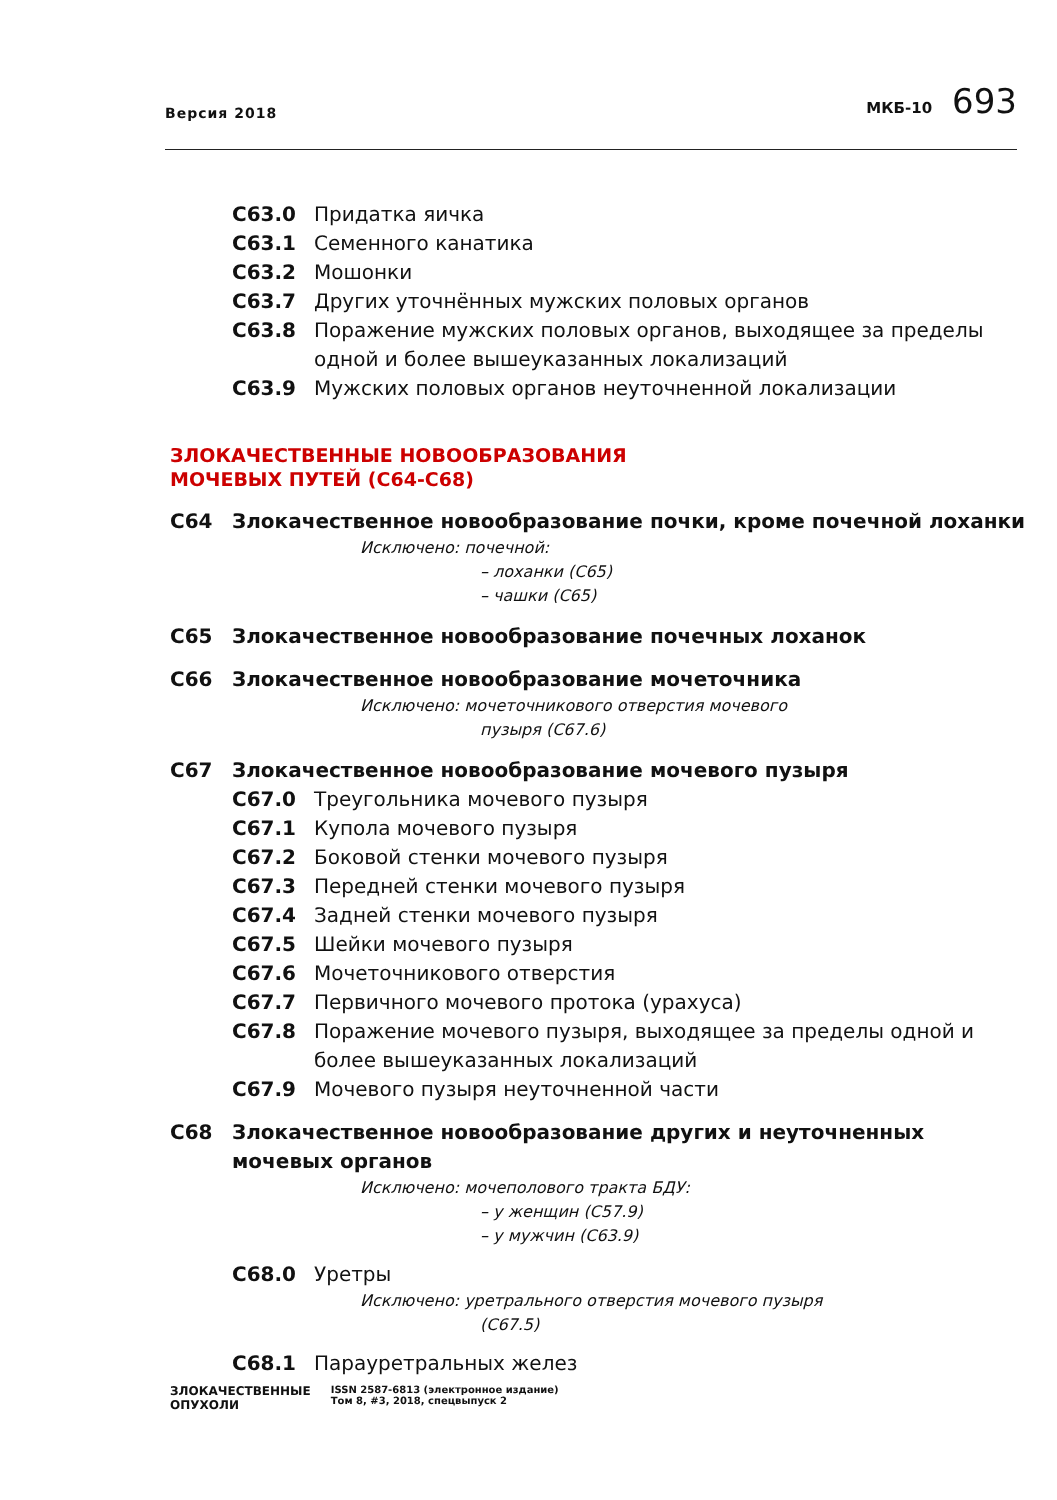Версия 2018
МКБ-10 693
C63.0 Придатка яичка
C63.1 Семенного канатика
C63.2 Мошонки
C63.7 Других уточнённых мужских половых органов
C63.8 Поражение мужских половых органов, выходящее за пределы одной и более вышеуказанных локализаций
C63.9 Мужских половых органов неуточненной локализации
ЗЛОКАЧЕСТВЕННЫЕ НОВООБРАЗОВАНИЯ
МОЧЕВЫХ ПУТЕЙ (C64-C68)
C64 Злокачественное новообразование почки, кроме почечной лоханки
Исключено: почечной:
– лоханки (C65)
– чашки (C65)
C65 Злокачественное новообразование почечных лоханок
C66 Злокачественное новообразование мочеточника
Исключено: мочеточникового отверстия мочевого
пузыря (C67.6)
C67 Злокачественное новообразование мочевого пузыря
C67.0 Треугольника мочевого пузыря
C67.1 Купола мочевого пузыря
C67.2 Боковой стенки мочевого пузыря
C67.3 Передней стенки мочевого пузыря
C67.4 Задней стенки мочевого пузыря
C67.5 Шейки мочевого пузыря
C67.6 Мочеточникового отверстия
C67.7 Первичного мочевого протока (урахуса)
C67.8 Поражение мочевого пузыря, выходящее за пределы одной и более вышеуказанных локализаций
C67.9 Мочевого пузыря неуточненной части
C68 Злокачественное новообразование других и неуточненных мочевых органов
Исключено: мочеполового тракта БДУ:
– у женщин (C57.9)
– у мужчин (C63.9)
C68.0 Уретры
Исключено: уретрального отверстия мочевого пузыря
(C67.5)
C68.1 Парауретральных желез
ЗЛОКАЧЕСТВЕННЫЕ
ОПУХОЛИ
ISSN 2587-6813 (электронное издание)
Том 8, #3, 2018, спецвыпуск 2